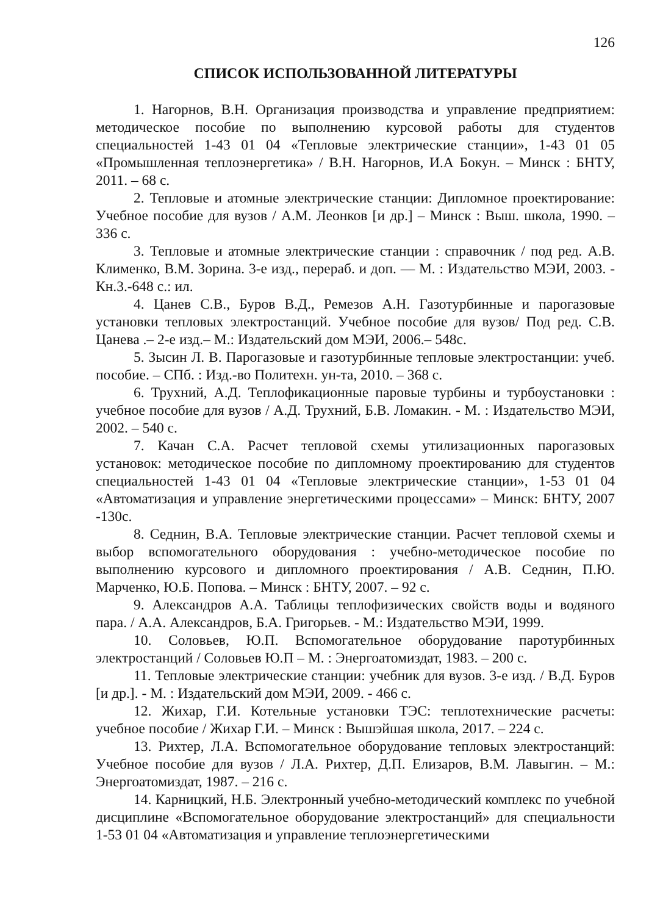126
СПИСОК ИСПОЛЬЗОВАННОЙ ЛИТЕРАТУРЫ
1. Нагорнов, В.Н. Организация производства и управление предприятием: методическое пособие по выполнению курсовой работы для студентов специальностей 1-43 01 04 «Тепловые электрические станции», 1-43 01 05 «Промышленная теплоэнергетика» / В.Н. Нагорнов, И.А Бокун. – Минск : БНТУ, 2011. – 68 с.
2. Тепловые и атомные электрические станции: Дипломное проектирование: Учебное пособие для вузов / А.М. Леонков [и др.] – Минск : Выш. школа, 1990. – 336 с.
3. Тепловые и атомные электрические станции : справочник / под ред. А.В. Клименко, В.М. Зорина. 3-е изд., перераб. и доп. — М. : Издательство МЭИ, 2003. - Кн.3.-648 с.: ил.
4. Цанев С.В., Буров В.Д., Ремезов А.Н. Газотурбинные и парогазовые установки тепловых электростанций. Учебное пособие для вузов/ Под ред. С.В. Цанева .– 2-е изд.– М.: Издательский дом МЭИ, 2006.– 548с.
5. Зысин Л. В. Парогазовые и газотурбинные тепловые электростанции: учеб. пособие. – СПб. : Изд.-во Политехн. ун-та, 2010. – 368 с.
6. Трухний, А.Д. Теплофикационные паровые турбины и турбоустановки : учебное пособие для вузов / А.Д. Трухний, Б.В. Ломакин. - М. : Издательство МЭИ, 2002. – 540 с.
7. Качан С.А. Расчет тепловой схемы утилизационных парогазовых установок: методическое пособие по дипломному проектированию для студентов специальностей 1-43 01 04 «Тепловые электрические станции», 1-53 01 04 «Автоматизация и управление энергетическими процессами» – Минск: БНТУ, 2007 -130с.
8. Седнин, В.А. Тепловые электрические станции. Расчет тепловой схемы и выбор вспомогательного оборудования : учебно-методическое пособие по выполнению курсового и дипломного проектирования / А.В. Седнин, П.Ю. Марченко, Ю.Б. Попова. – Минск : БНТУ, 2007. – 92 с.
9. Александров А.А. Таблицы теплофизических свойств воды и водяного пара. / А.А. Александров, Б.А. Григорьев. - М.: Издательство МЭИ, 1999.
10. Соловьев, Ю.П. Вспомогательное оборудование паротурбинных электростанций / Соловьев Ю.П – М. : Энергоатомиздат, 1983. – 200 с.
11. Тепловые электрические станции: учебник для вузов. 3-е изд. / В.Д. Буров [и др.]. - М. : Издательский дом МЭИ, 2009. - 466 с.
12. Жихар, Г.И. Котельные установки ТЭС: теплотехнические расчеты: учебное пособие / Жихар Г.И. – Минск : Вышэйшая школа, 2017. – 224 с.
13. Рихтер, Л.А. Вспомогательное оборудование тепловых электростанций: Учебное пособие для вузов / Л.А. Рихтер, Д.П. Елизаров, В.М. Лавыгин. – М.: Энергоатомиздат, 1987. – 216 с.
14. Карницкий, Н.Б. Электронный учебно-методический комплекс по учебной дисциплине «Вспомогательное оборудование электростанций» для специальности 1-53 01 04 «Автоматизация и управление теплоэнергетическими